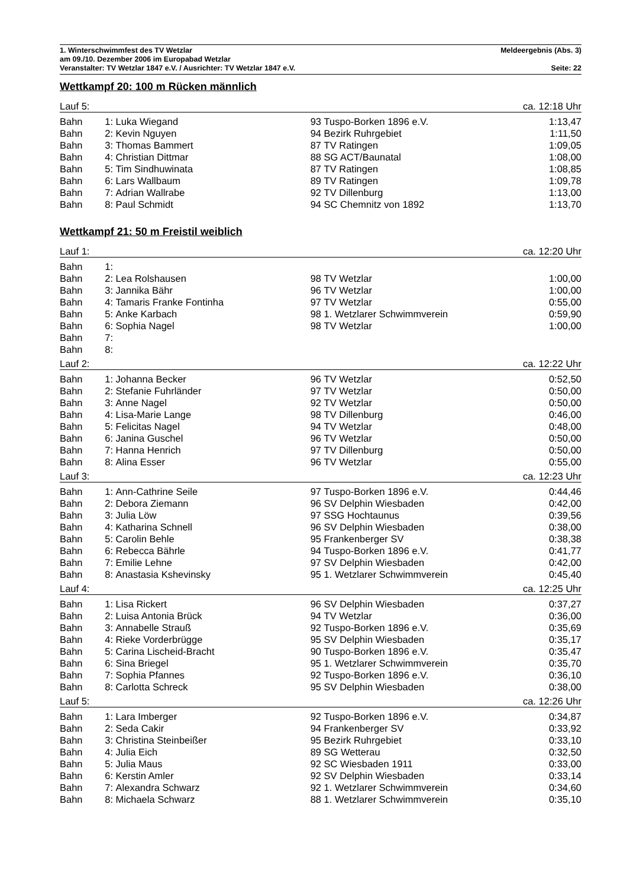1. Winterschwimmfest des TV Wetzlar Meldeergebnis (Abs. 3)
am 09./10. Dezember 2006 im Europabad Wetzlar
Veranstalter: TV Wetzlar 1847 e.V. / Ausrichter: TV Wetzlar 1847 e.V. Seite: 22
Wettkampf 20: 100 m Rücken männlich
| Lauf 5: | | | | | ca. 12:18 Uhr |
| Bahn | 1: | Luka Wiegand | 93 | Tuspo-Borken 1896 e.V. | 1:13,47 |
| Bahn | 2: | Kevin Nguyen | 94 | Bezirk Ruhrgebiet | 1:11,50 |
| Bahn | 3: | Thomas Bammert | 87 | TV Ratingen | 1:09,05 |
| Bahn | 4: | Christian Dittmar | 88 | SG ACT/Baunatal | 1:08,00 |
| Bahn | 5: | Tim Sindhuwinata | 87 | TV Ratingen | 1:08,85 |
| Bahn | 6: | Lars Wallbaum | 89 | TV Ratingen | 1:09,78 |
| Bahn | 7: | Adrian Wallrabe | 92 | TV Dillenburg | 1:13,00 |
| Bahn | 8: | Paul Schmidt | 94 | SC Chemnitz von 1892 | 1:13,70 |
Wettkampf 21: 50 m Freistil weiblich
| Lauf 1: | | | | | ca. 12:20 Uhr |
| Bahn | 1: | | | | |
| Bahn | 2: | Lea Rolshausen | 98 | TV Wetzlar | 1:00,00 |
| Bahn | 3: | Jannika Bähr | 96 | TV Wetzlar | 1:00,00 |
| Bahn | 4: | Tamaris Franke Fontinha | 97 | TV Wetzlar | 0:55,00 |
| Bahn | 5: | Anke Karbach | 98 | 1. Wetzlarer Schwimmverein | 0:59,90 |
| Bahn | 6: | Sophia Nagel | 98 | TV Wetzlar | 1:00,00 |
| Bahn | 7: | | | | |
| Bahn | 8: | | | | |
| Lauf 2: | | | | | ca. 12:22 Uhr |
| Bahn | 1: | Johanna Becker | 96 | TV Wetzlar | 0:52,50 |
| Bahn | 2: | Stefanie Fuhrländer | 97 | TV Wetzlar | 0:50,00 |
| Bahn | 3: | Anne Nagel | 92 | TV Wetzlar | 0:50,00 |
| Bahn | 4: | Lisa-Marie Lange | 98 | TV Dillenburg | 0:46,00 |
| Bahn | 5: | Felicitas Nagel | 94 | TV Wetzlar | 0:48,00 |
| Bahn | 6: | Janina Guschel | 96 | TV Wetzlar | 0:50,00 |
| Bahn | 7: | Hanna Henrich | 97 | TV Dillenburg | 0:50,00 |
| Bahn | 8: | Alina Esser | 96 | TV Wetzlar | 0:55,00 |
| Lauf 3: | | | | | ca. 12:23 Uhr |
| Bahn | 1: | Ann-Cathrine Seile | 97 | Tuspo-Borken 1896 e.V. | 0:44,46 |
| Bahn | 2: | Debora Ziemann | 96 | SV Delphin Wiesbaden | 0:42,00 |
| Bahn | 3: | Julia Löw | 97 | SSG Hochtaunus | 0:39,56 |
| Bahn | 4: | Katharina Schnell | 96 | SV Delphin Wiesbaden | 0:38,00 |
| Bahn | 5: | Carolin Behle | 95 | Frankenberger SV | 0:38,38 |
| Bahn | 6: | Rebecca Bährle | 94 | Tuspo-Borken 1896 e.V. | 0:41,77 |
| Bahn | 7: | Emilie Lehne | 97 | SV Delphin Wiesbaden | 0:42,00 |
| Bahn | 8: | Anastasia Kshevinsky | 95 | 1. Wetzlarer Schwimmverein | 0:45,40 |
| Lauf 4: | | | | | ca. 12:25 Uhr |
| Bahn | 1: | Lisa Rickert | 96 | SV Delphin Wiesbaden | 0:37,27 |
| Bahn | 2: | Luisa Antonia Brück | 94 | TV Wetzlar | 0:36,00 |
| Bahn | 3: | Annabelle Strauß | 92 | Tuspo-Borken 1896 e.V. | 0:35,69 |
| Bahn | 4: | Rieke Vorderbrügge | 95 | SV Delphin Wiesbaden | 0:35,17 |
| Bahn | 5: | Carina Lischeid-Bracht | 90 | Tuspo-Borken 1896 e.V. | 0:35,47 |
| Bahn | 6: | Sina Briegel | 95 | 1. Wetzlarer Schwimmverein | 0:35,70 |
| Bahn | 7: | Sophia Pfannes | 92 | Tuspo-Borken 1896 e.V. | 0:36,10 |
| Bahn | 8: | Carlotta Schreck | 95 | SV Delphin Wiesbaden | 0:38,00 |
| Lauf 5: | | | | | ca. 12:26 Uhr |
| Bahn | 1: | Lara Imberger | 92 | Tuspo-Borken 1896 e.V. | 0:34,87 |
| Bahn | 2: | Seda Cakir | 94 | Frankenberger SV | 0:33,92 |
| Bahn | 3: | Christina Steinbeißer | 95 | Bezirk Ruhrgebiet | 0:33,10 |
| Bahn | 4: | Julia Eich | 89 | SG Wetterau | 0:32,50 |
| Bahn | 5: | Julia Maus | 92 | SC Wiesbaden 1911 | 0:33,00 |
| Bahn | 6: | Kerstin Amler | 92 | SV Delphin Wiesbaden | 0:33,14 |
| Bahn | 7: | Alexandra Schwarz | 92 | 1. Wetzlarer Schwimmverein | 0:34,60 |
| Bahn | 8: | Michaela Schwarz | 88 | 1. Wetzlarer Schwimmverein | 0:35,10 |